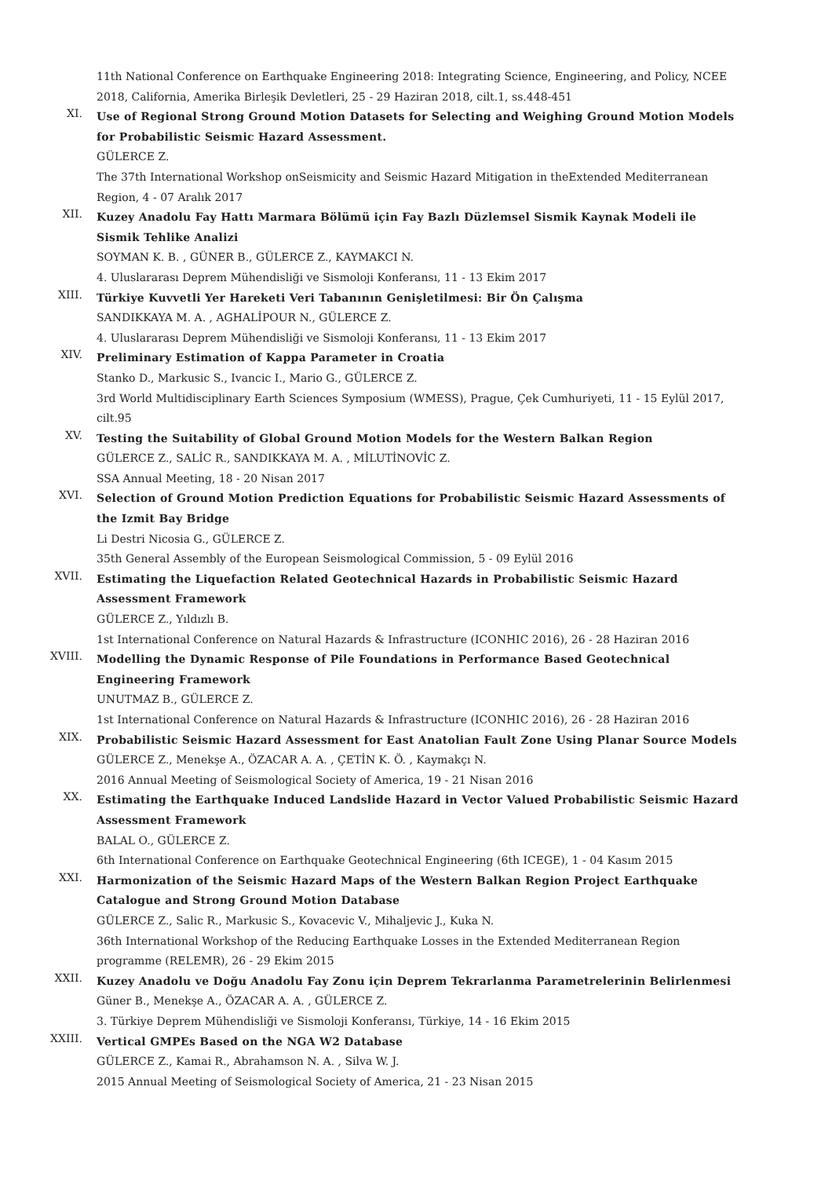11th National Conference on Earthquake Engineering 2018: Integrating Science, Engineering, and Policy, NCEE 2018, California, Amerika Birleşik Devletleri, 25 - 29 Haziran 2018, cilt.1, ss.448-451
XI.
Use of Regional Strong Ground Motion Datasets for Selecting and Weighing Ground Motion Models for Probabilistic Seismic Hazard Assessment.
GÜLERCE Z.
The 37th International Workshop onSeismicity and Seismic Hazard Mitigation in theExtended Mediterranean Region, 4 - 07 Aralık 2017
XII.
Kuzey Anadolu Fay Hattı Marmara Bölümü için Fay Bazlı Düzlemsel Sismik Kaynak Modeli ile Sismik Tehlike Analizi
SOYMAN K. B. , GÜNER B., GÜLERCE Z., KAYMAKCI N.
4. Uluslararası Deprem Mühendisliği ve Sismoloji Konferansı, 11 - 13 Ekim 2017
XIII.
Türkiye Kuvvetli Yer Hareketi Veri Tabanının Genişletilmesi: Bir Ön Çalışma
SANDIKKAYA M. A. , AGHALİPOUR N., GÜLERCE Z.
4. Uluslararası Deprem Mühendisliği ve Sismoloji Konferansı, 11 - 13 Ekim 2017
XIV.
Preliminary Estimation of Kappa Parameter in Croatia
Stanko D., Markusic S., Ivancic I., Mario G., GÜLERCE Z.
3rd World Multidisciplinary Earth Sciences Symposium (WMESS), Prague, Çek Cumhuriyeti, 11 - 15 Eylül 2017, cilt.95
XV.
Testing the Suitability of Global Ground Motion Models for the Western Balkan Region
GÜLERCE Z., SALİC R., SANDIKKAYA M. A. , MİLUTİNOVİC Z.
SSA Annual Meeting, 18 - 20 Nisan 2017
XVI.
Selection of Ground Motion Prediction Equations for Probabilistic Seismic Hazard Assessments of the Izmit Bay Bridge
Li Destri Nicosia G., GÜLERCE Z.
35th General Assembly of the European Seismological Commission, 5 - 09 Eylül 2016
XVII.
Estimating the Liquefaction Related Geotechnical Hazards in Probabilistic Seismic Hazard Assessment Framework
GÜLERCE Z., Yıldızlı B.
1st International Conference on Natural Hazards & Infrastructure (ICONHIC 2016), 26 - 28 Haziran 2016
XVIII.
Modelling the Dynamic Response of Pile Foundations in Performance Based Geotechnical Engineering Framework
UNUTMAZ B., GÜLERCE Z.
1st International Conference on Natural Hazards & Infrastructure (ICONHIC 2016), 26 - 28 Haziran 2016
XIX.
Probabilistic Seismic Hazard Assessment for East Anatolian Fault Zone Using Planar Source Models
GÜLERCE Z., Menekşe A., ÖZACAR A. A. , ÇETİN K. Ö. , Kaymakçı N.
2016 Annual Meeting of Seismological Society of America, 19 - 21 Nisan 2016
XX.
Estimating the Earthquake Induced Landslide Hazard in Vector Valued Probabilistic Seismic Hazard Assessment Framework
BALAL O., GÜLERCE Z.
6th International Conference on Earthquake Geotechnical Engineering (6th ICEGE), 1 - 04 Kasım 2015
XXI.
Harmonization of the Seismic Hazard Maps of the Western Balkan Region Project Earthquake Catalogue and Strong Ground Motion Database
GÜLERCE Z., Salic R., Markusic S., Kovacevic V., Mihaljevic J., Kuka N.
36th International Workshop of the Reducing Earthquake Losses in the Extended Mediterranean Region programme (RELEMR), 26 - 29 Ekim 2015
XXII.
Kuzey Anadolu ve Doğu Anadolu Fay Zonu için Deprem Tekrarlanma Parametrelerinin Belirlenmesi
Güner B., Menekşe A., ÖZACAR A. A. , GÜLERCE Z.
3. Türkiye Deprem Mühendisliği ve Sismoloji Konferansı, Türkiye, 14 - 16 Ekim 2015
XXIII.
Vertical GMPEs Based on the NGA W2 Database
GÜLERCE Z., Kamai R., Abrahamson N. A. , Silva W. J.
2015 Annual Meeting of Seismological Society of America, 21 - 23 Nisan 2015